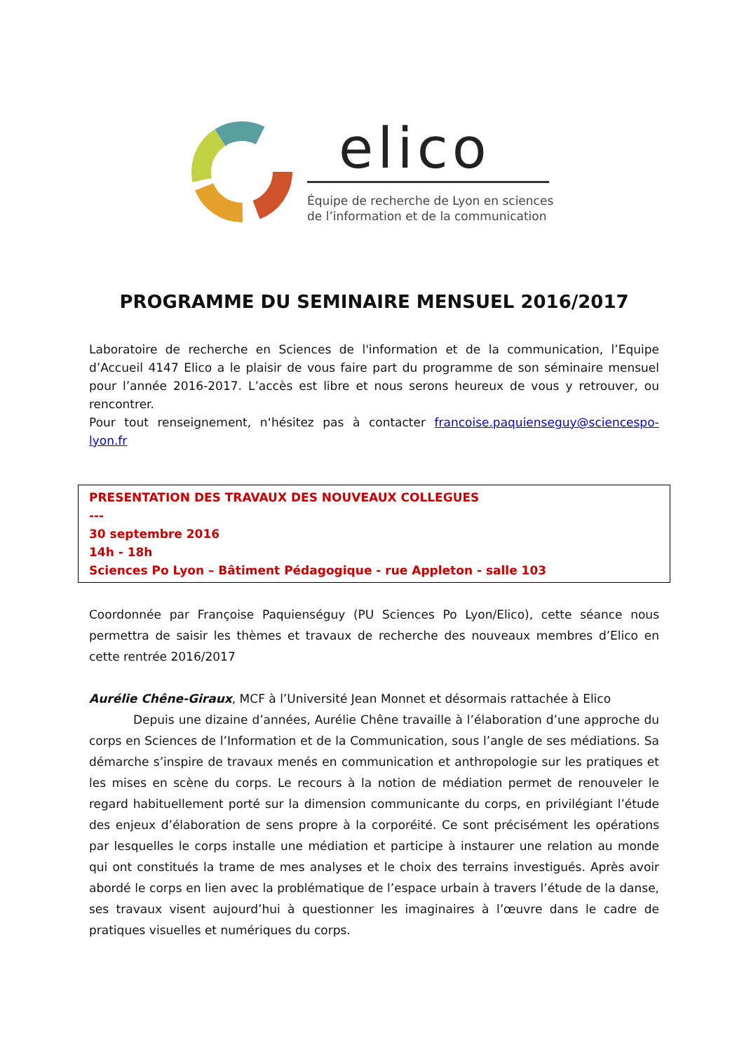elico
Équipe de recherche de Lyon en sciences
de l’information et de la communication
PROGRAMME DU SEMINAIRE MENSUEL 2016/2017
Laboratoire de recherche en Sciences de l'information et de la communication, l’Equipe d’Accueil 4147 Elico a le plaisir de vous faire part du programme de son séminaire mensuel pour l’année 2016-2017. L’accès est libre et nous serons heureux de vous y retrouver, ou rencontrer.
Pour tout renseignement, n‘hésitez pas à contacter francoise.paquienseguy@sciencespo-lyon.fr
PRESENTATION DES TRAVAUX DES NOUVEAUX COLLEGUES
---
30 septembre 2016
14h - 18h
Sciences Po Lyon – Bâtiment Pédagogique - rue Appleton - salle 103
Coordonnée par Françoise Paquienséguy (PU Sciences Po Lyon/Elico), cette séance nous permettra de saisir les thèmes et travaux de recherche des nouveaux membres d’Elico en cette rentrée 2016/2017
Aurélie Chêne-Giraux, MCF à l’Université Jean Monnet et désormais rattachée à Elico
Depuis une dizaine d’années, Aurélie Chêne travaille à l’élaboration d’une approche du corps en Sciences de l’Information et de la Communication, sous l’angle de ses médiations. Sa démarche s’inspire de travaux menés en communication et anthropologie sur les pratiques et les mises en scène du corps. Le recours à la notion de médiation permet de renouveler le regard habituellement porté sur la dimension communicante du corps, en privilégiant l’étude des enjeux d’élaboration de sens propre à la corporéité. Ce sont précisément les opérations par lesquelles le corps installe une médiation et participe à instaurer une relation au monde qui ont constitués la trame de mes analyses et le choix des terrains investigués. Après avoir abordé le corps en lien avec la problématique de l’espace urbain à travers l’étude de la danse, ses travaux visent aujourd’hui à questionner les imaginaires à l’œuvre dans le cadre de pratiques visuelles et numériques du corps.